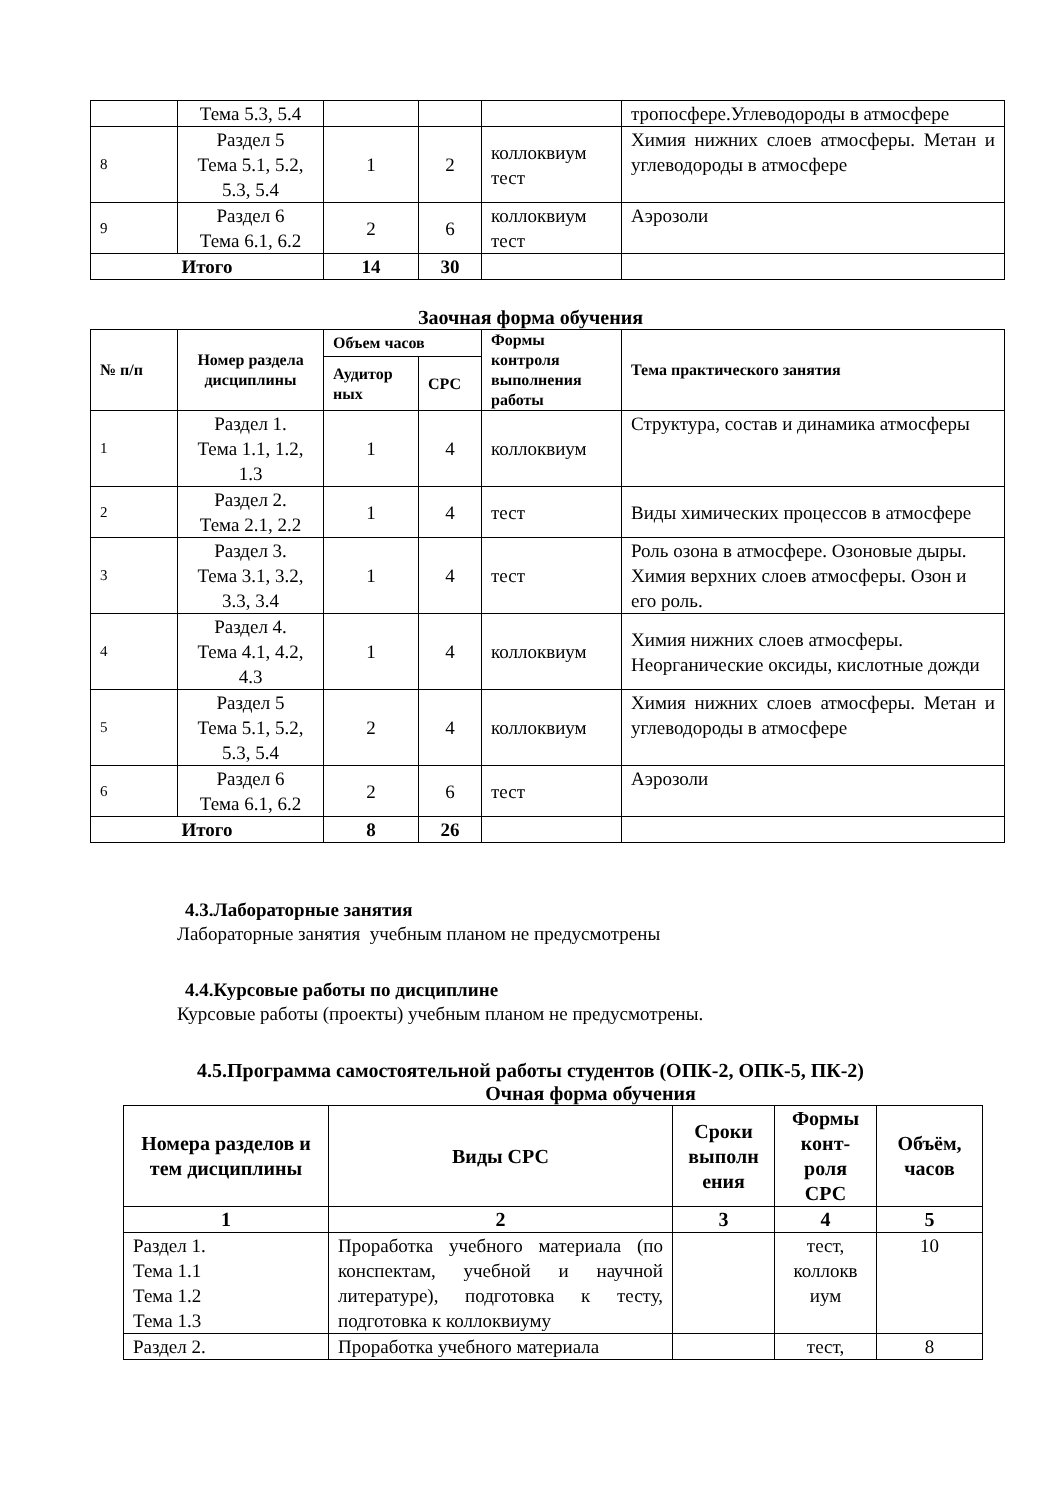| | Тема 5.3, 5.4 | | | | тропосфере.Углеводороды в атмосфере |
| 8 | Раздел 5 Тема 5.1, 5.2, 5.3, 5.4 | 1 | 2 | коллоквиум тест | Химия нижних слоев атмосферы. Метан и углеводороды в атмосфере |
| 9 | Раздел 6 Тема 6.1, 6.2 | 2 | 6 | коллоквиум тест | Аэрозоли |
| Итого | | 14 | 30 | | |
Заочная форма обучения
| № п/п | Номер раздела дисциплины | Объем часов | | Формы контроля выполнения работы | Тема практического занятия |
| --- | --- | --- | --- | --- | --- |
| | | Аудитор ных | СРС | | |
| 1 | Раздел 1. Тема 1.1, 1.2, 1.3 | 1 | 4 | коллоквиум | Структура, состав и динамика атмосферы |
| 2 | Раздел 2. Тема 2.1, 2.2 | 1 | 4 | тест | Виды химических процессов в атмосфере |
| 3 | Раздел 3. Тема 3.1, 3.2, 3.3, 3.4 | 1 | 4 | тест | Роль озона в атмосфере. Озоновые дыры. Химия верхних слоев атмосферы. Озон и его роль. |
| 4 | Раздел 4. Тема 4.1, 4.2, 4.3 | 1 | 4 | коллоквиум | Химия нижних слоев атмосферы. Неорганические оксиды, кислотные дожди |
| 5 | Раздел 5 Тема 5.1, 5.2, 5.3, 5.4 | 2 | 4 | коллоквиум | Химия нижних слоев атмосферы. Метан и углеводороды в атмосфере |
| 6 | Раздел 6 Тема 6.1, 6.2 | 2 | 6 | тест | Аэрозоли |
| Итого | | 8 | 26 | | |
4.3.Лабораторные занятия
Лабораторные занятия учебным планом не предусмотрены
4.4.Курсовые работы по дисциплине
Курсовые работы (проекты) учебным планом не предусмотрены.
4.5.Программа самостоятельной работы студентов (ОПК-2, ОПК-5, ПК-2)
Очная форма обучения
| Номера разделов и тем дисциплины | Виды СРС | Сроки выполн ения | Формы конт-роля СРС | Объём, часов |
| --- | --- | --- | --- | --- |
| 1 | 2 | 3 | 4 | 5 |
| Раздел 1. Тема 1.1 Тема 1.2 Тема 1.3 | Проработка учебного материала (по конспектам, учебной и научной литературе), подготовка к тесту, подготовка к коллоквиуму | | тест, коллокв иум | 10 |
| Раздел 2. | Проработка учебного материала | | тест, | 8 |